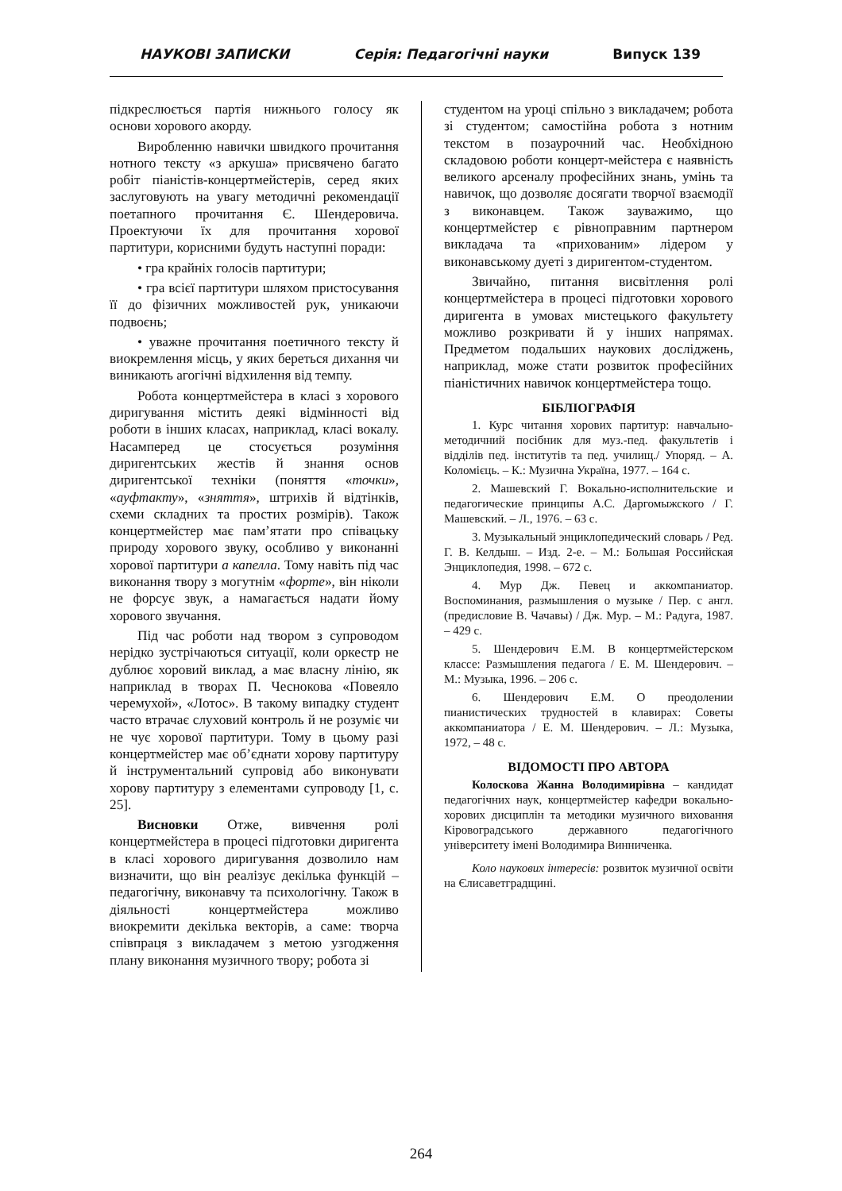НАУКОВІ ЗАПИСКИ Серія: Педагогічні науки Випуск 139
підкреслюється партія нижнього голосу як основи хорового акорду.
Виробленню навички швидкого прочитання нотного тексту «з аркуша» присвячено багато робіт піаністів-концертмейстерів, серед яких заслуговують на увагу методичні рекомендації поетапного прочитання Є. Шендеровича. Проектуючи їх для прочитання хорової партитури, корисними будуть наступні поради:
• гра крайніх голосів партитури;
• гра всієї партитури шляхом пристосування її до фізичних можливостей рук, уникаючи подвоєнь;
• уважне прочитання поетичного тексту й виокремлення місць, у яких береться дихання чи виникають агогічні відхилення від темпу.
Робота концертмейстера в класі з хорового диригування містить деякі відмінності від роботи в інших класах, наприклад, класі вокалу. Насамперед це стосується розуміння диригентських жестів й знання основ диригентської техніки (поняття «точки», «ауфтакту», «зняття», штрихів й відтінків, схеми складних та простих розмірів). Також концертмейстер має пам’ятати про співацьку природу хорового звуку, особливо у виконанні хорової партитури а капелла. Тому навіть під час виконання твору з могутнім «форте», він ніколи не форсує звук, а намагається надати йому хорового звучання.
Під час роботи над твором з супроводом нерідко зустрічаються ситуації, коли оркестр не дублює хоровий виклад, а має власну лінію, як наприклад в творах П. Чеснокова «Повеяло черемухой», «Лотос». В такому випадку студент часто втрачає слуховий контроль й не розуміє чи не чує хорової партитури. Тому в цьому разі концертмейстер має об’єднати хорову партитуру й інструментальний супровід або виконувати хорову партитуру з елементами супроводу [1, с. 25].
Висновки Отже, вивчення ролі концертмейстера в процесі підготовки диригента в класі хорового диригування дозволило нам визначити, що він реалізує декілька функцій – педагогічну, виконавчу та психологічну. Також в діяльності концертмейстера можливо виокремити декілька векторів, а саме: творча співпраця з викладачем з метою узгодження плану виконання музичного твору; робота зі
студентом на уроці спільно з викладачем; робота зі студентом; самостійна робота з нотним текстом в позаурочний час. Необхідною складовою роботи концерт-мейстера є наявність великого арсеналу професійних знань, умінь та навичок, що дозволяє досягати творчої взаємодії з виконавцем. Також зауважимо, що концертмейстер є рівноправним партнером викладача та «прихованим» лідером у виконавському дуеті з диригентом-студентом.
Звичайно, питання висвітлення ролі концертмейстера в процесі підготовки хорового диригента в умовах мистецького факультету можливо розкривати й у інших напрямах. Предметом подальших наукових досліджень, наприклад, може стати розвиток професійних піаністичних навичок концертмейстера тощо.
БІБЛІОГРАФІЯ
1. Курс читання хорових партитур: навчально-методичний посібник для муз.-пед. факультетів і відділів пед. інститутів та пед. училищ./ Упоряд. – А. Коломієць. – К.: Музична Україна, 1977. – 164 с.
2. Машевский Г. Вокально-исполнительские и педагогические принципы А.С. Даргомыжского / Г. Машевский. – Л., 1976. – 63 с.
3. Музыкальный энциклопедический словарь / Ред. Г. В. Келдыш. – Изд. 2-е. – М.: Большая Российская Энциклопедия, 1998. – 672 с.
4. Мур Дж. Певец и аккомпаниатор. Воспоминания, размышления о музыке / Пер. с англ. (предисловие В. Чачавы) / Дж. Мур. – М.: Радуга, 1987. – 429 с.
5. Шендерович Е.М. В концертмейстерском классе: Размышления педагога / Е. М. Шендерович. – М.: Музыка, 1996. – 206 с.
6. Шендерович Е.М. О преодолении пианистических трудностей в клавирах: Советы аккомпаниатора / Е. М. Шендерович. – Л.: Музыка, 1972, – 48 с.
ВІДОМОСТІ ПРО АВТОРА
Колоскова Жанна Володимирівна – кандидат педагогічних наук, концертмейстер кафедри вокально-хорових дисциплін та методики музичного виховання Кіровоградського державного педагогічного університету імені Володимира Винниченка.
Коло наукових інтересів: розвиток музичної освіти на Єлисаветградщині.
264